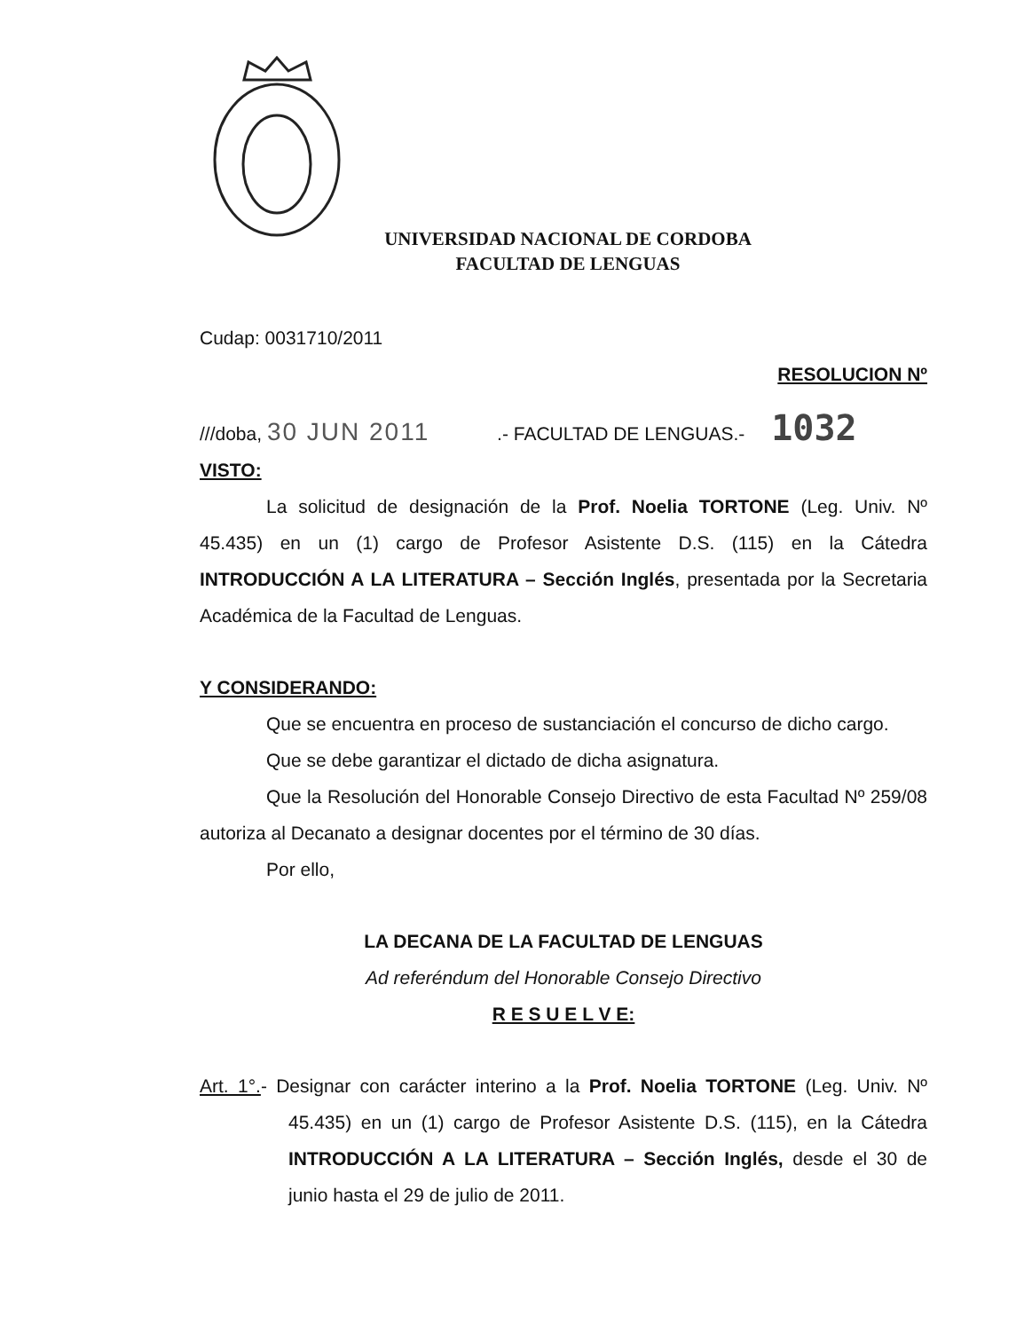UNIVERSIDAD NACIONAL DE CORDOBA
FACULTAD DE LENGUAS
Cudap: 0031710/2011
RESOLUCION Nº
///doba, 30 JUN 2011 .- FACULTAD DE LENGUAS.- 1032
VISTO:
La solicitud de designación de la Prof. Noelia TORTONE (Leg. Univ. Nº 45.435) en un (1) cargo de Profesor Asistente D.S. (115) en la Cátedra INTRODUCCIÓN A LA LITERATURA – Sección Inglés, presentada por la Secretaria Académica de la Facultad de Lenguas.
Y CONSIDERANDO:
Que se encuentra en proceso de sustanciación el concurso de dicho cargo.
Que se debe garantizar el dictado de dicha asignatura.
Que la Resolución del Honorable Consejo Directivo de esta Facultad Nº 259/08 autoriza al Decanato a designar docentes por el término de 30 días.
Por ello,
LA DECANA DE LA FACULTAD DE LENGUAS
Ad referéndum del Honorable Consejo Directivo
R E S U E L V E:
Art. 1°.- Designar con carácter interino a la Prof. Noelia TORTONE (Leg. Univ. Nº 45.435) en un (1) cargo de Profesor Asistente D.S. (115), en la Cátedra INTRODUCCIÓN A LA LITERATURA – Sección Inglés, desde el 30 de junio hasta el 29 de julio de 2011.